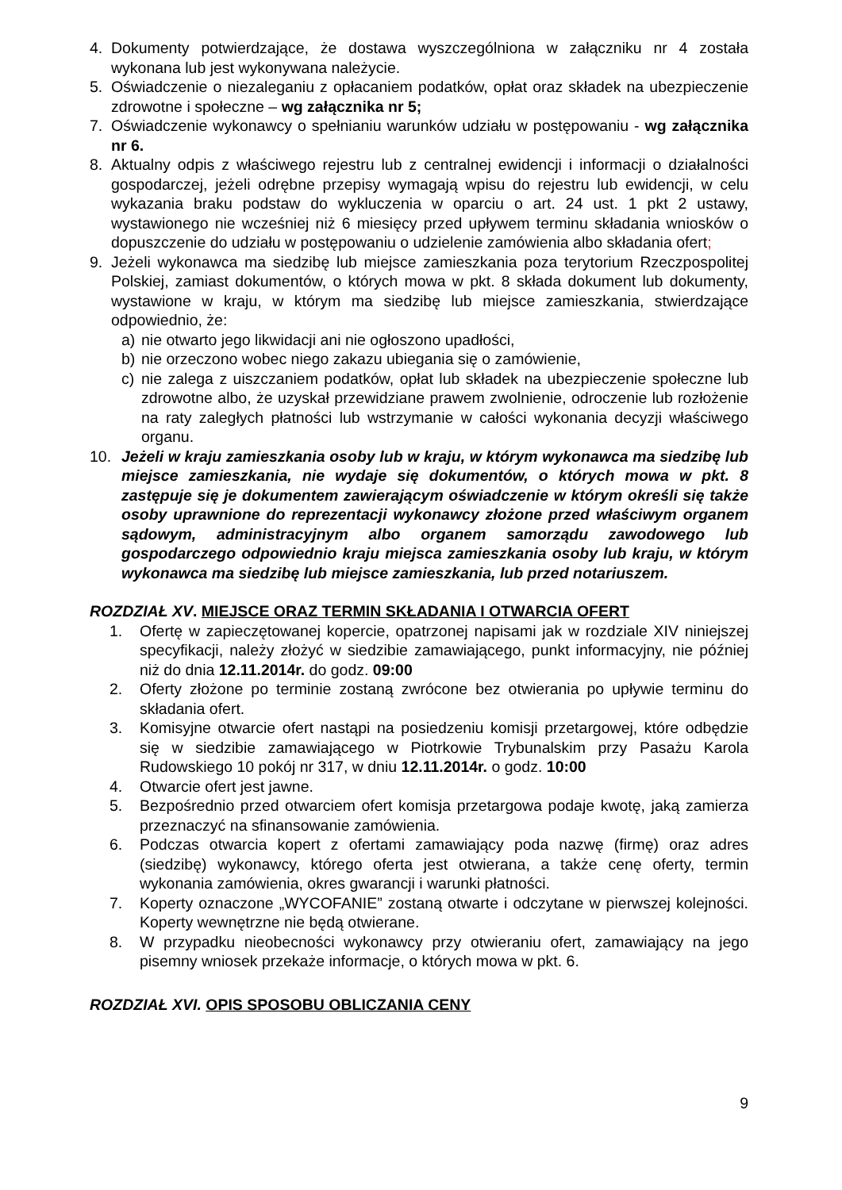4. Dokumenty potwierdzające, że dostawa wyszczególniona w załączniku nr 4 została wykonana lub jest wykonywana należycie.
5. Oświadczenie o niezaleganiu z opłacaniem podatków, opłat oraz składek na ubezpieczenie zdrowotne i społeczne – wg załącznika nr 5;
7. Oświadczenie wykonawcy o spełnianiu warunków udziału w postępowaniu - wg załącznika nr 6.
8. Aktualny odpis z właściwego rejestru lub z centralnej ewidencji i informacji o działalności gospodarczej, jeżeli odrębne przepisy wymagają wpisu do rejestru lub ewidencji, w celu wykazania braku podstaw do wykluczenia w oparciu o art. 24 ust. 1 pkt 2 ustawy, wystawionego nie wcześniej niż 6 miesięcy przed upływem terminu składania wniosków o dopuszczenie do udziału w postępowaniu o udzielenie zamówienia albo składania ofert;
9. Jeżeli wykonawca ma siedzibę lub miejsce zamieszkania poza terytorium Rzeczpospolitej Polskiej, zamiast dokumentów, o których mowa w pkt. 8 składa dokument lub dokumenty, wystawione w kraju, w którym ma siedzibę lub miejsce zamieszkania, stwierdzające odpowiednio, że:
a) nie otwarto jego likwidacji ani nie ogłoszono upadłości,
b) nie orzeczono wobec niego zakazu ubiegania się o zamówienie,
c) nie zalega z uiszczaniem podatków, opłat lub składek na ubezpieczenie społeczne lub zdrowotne albo, że uzyskał przewidziane prawem zwolnienie, odroczenie lub rozłożenie na raty zaległych płatności lub wstrzymanie w całości wykonania decyzji właściwego organu.
10. Jeżeli w kraju zamieszkania osoby lub w kraju, w którym wykonawca ma siedzibę lub miejsce zamieszkania, nie wydaje się dokumentów, o których mowa w pkt. 8 zastępuje się je dokumentem zawierającym oświadczenie w którym określi się także osoby uprawnione do reprezentacji wykonawcy złożone przed właściwym organem sądowym, administracyjnym albo organem samorządu zawodowego lub gospodarczego odpowiednio kraju miejsca zamieszkania osoby lub kraju, w którym wykonawca ma siedzibę lub miejsce zamieszkania, lub przed notariuszem.
ROZDZIAŁ XV. MIEJSCE ORAZ TERMIN SKŁADANIA I OTWARCIA OFERT
1. Ofertę w zapieczętowanej kopercie, opatrzonej napisami jak w rozdziale XIV niniejszej specyfikacji, należy złożyć w siedzibie zamawiającego, punkt informacyjny, nie później niż do dnia 12.11.2014r. do godz. 09:00
2. Oferty złożone po terminie zostaną zwrócone bez otwierania po upływie terminu do składania ofert.
3. Komisyjne otwarcie ofert nastąpi na posiedzeniu komisji przetargowej, które odbędzie się w siedzibie zamawiającego w Piotrkowie Trybunalskim przy Pasażu Karola Rudowskiego 10 pokój nr 317, w dniu 12.11.2014r. o godz. 10:00
4. Otwarcie ofert jest jawne.
5. Bezpośrednio przed otwarciem ofert komisja przetargowa podaje kwotę, jaką zamierza przeznaczyć na sfinansowanie zamówienia.
6. Podczas otwarcia kopert z ofertami zamawiający poda nazwę (firmę) oraz adres (siedzibę) wykonawcy, którego oferta jest otwierana, a także cenę oferty, termin wykonania zamówienia, okres gwarancji i warunki płatności.
7. Koperty oznaczone „WYCOFANIE” zostaną otwarte i odczytane w pierwszej kolejności. Koperty wewnętrzne nie będą otwierane.
8. W przypadku nieobecności wykonawcy przy otwieraniu ofert, zamawiający na jego pisemny wniosek przekaże informacje, o których mowa w pkt. 6.
ROZDZIAŁ XVI. OPIS SPOSOBU OBLICZANIA CENY
9